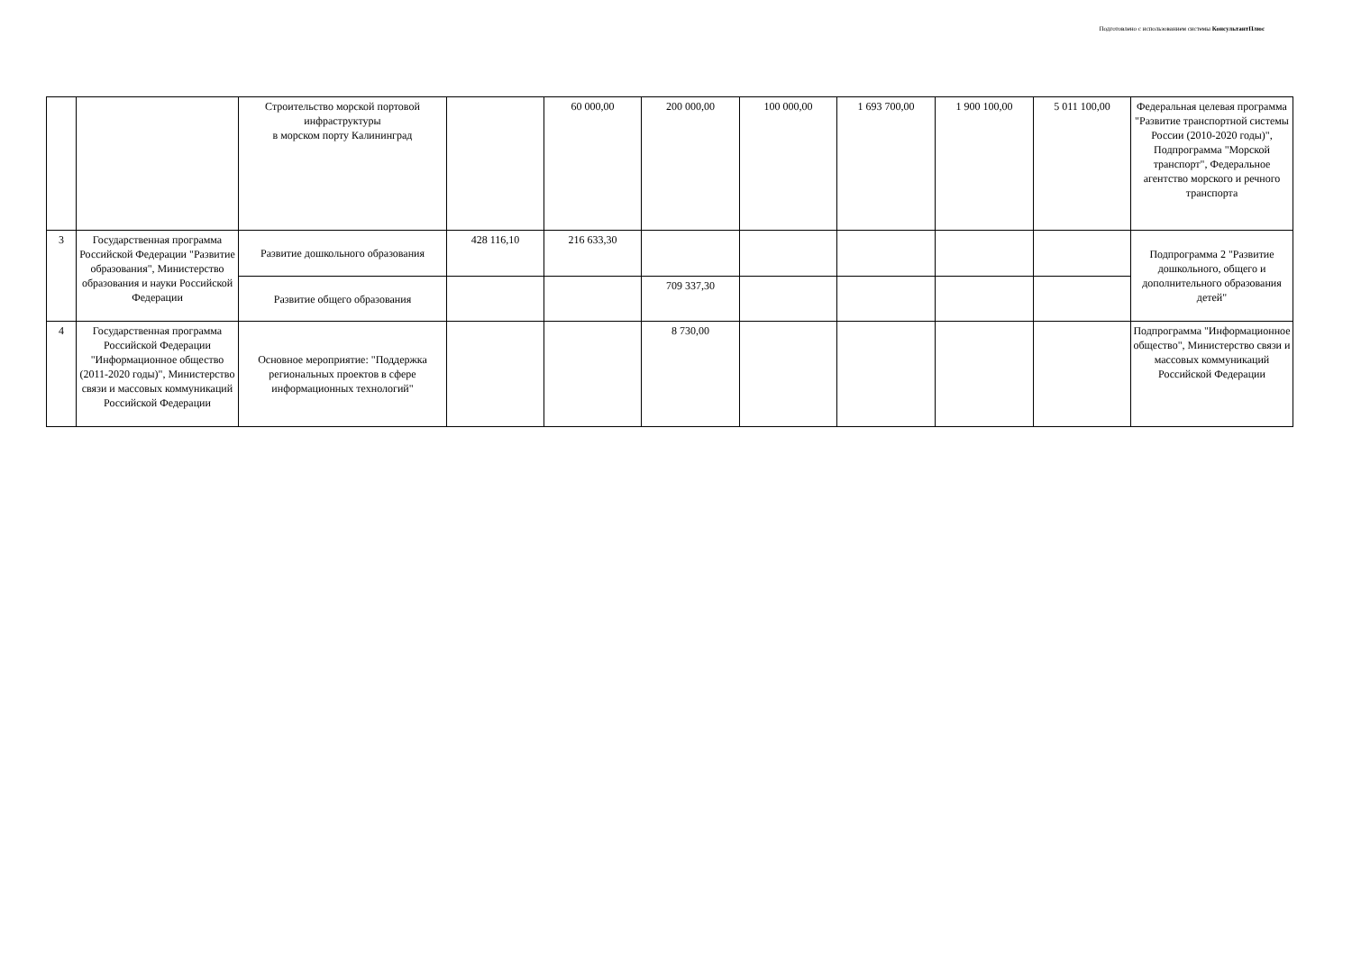Подготовлено с использованием системы КонсультантПлюс
| | | Строительство морской портовой инфраструктуры в морском порту Калининград | | 60 000,00 | 200 000,00 | 100 000,00 | 1 693 700,00 | 1 900 100,00 | 5 011 100,00 | Федеральная целевая программа "Развитие транспортной системы России (2010-2020 годы)", Подпрограмма "Морской транспорт", Федеральное агентство морского и речного транспорта |
| 3 | Государственная программа Российской Федерации "Развитие образования", Министерство образования и науки Российской Федерации | Развитие дошкольного образования | 428 116,10 | 216 633,30 | | | | | | Подпрограмма 2 "Развитие дошкольного, общего и дополнительного образования детей" |
| | | Развитие общего образования | | | 709 337,30 | | | | | |
| 4 | Государственная программа Российской Федерации "Информационное общество (2011-2020 годы)", Министерство связи и массовых коммуникаций Российской Федерации | Основное мероприятие: "Поддержка региональных проектов в сфере информационных технологий" | | | 8 730,00 | | | | | Подпрограмма "Информационное общество", Министерство связи и массовых коммуникаций Российской Федерации |